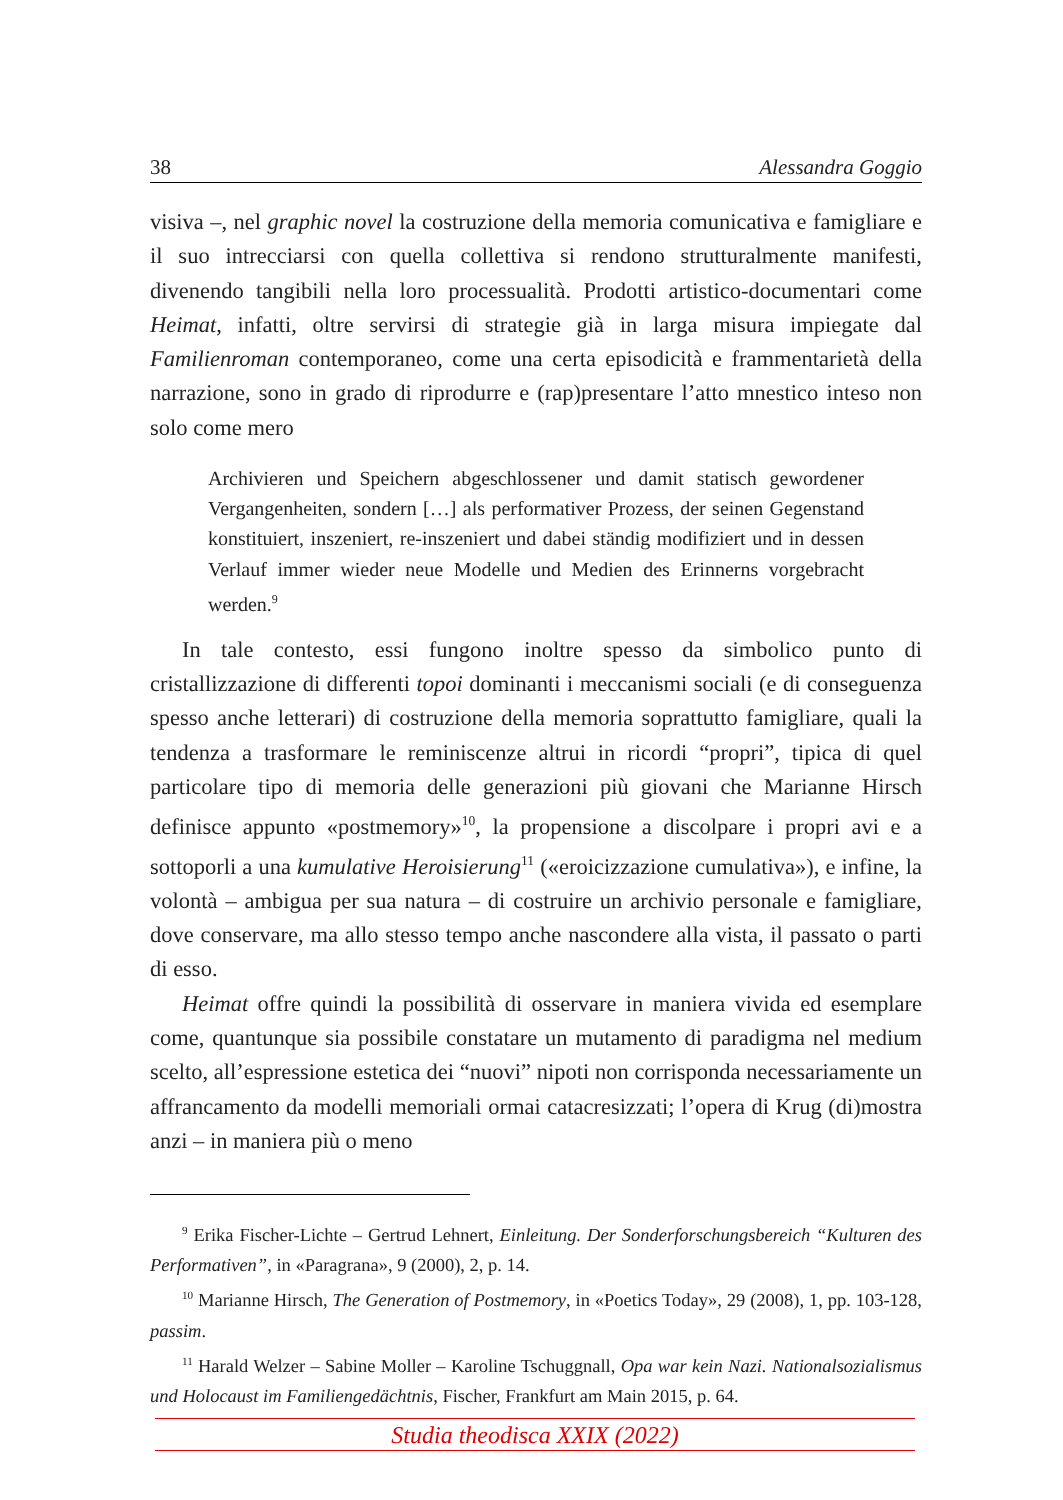38 Alessandra Goggio
visiva –, nel graphic novel la costruzione della memoria comunicativa e famigliare e il suo intrecciarsi con quella collettiva si rendono strutturalmente manifesti, divenendo tangibili nella loro processualità. Prodotti artistico-documentari come Heimat, infatti, oltre servirsi di strategie già in larga misura impiegate dal Familienroman contemporaneo, come una certa episodicità e frammentarietà della narrazione, sono in grado di riprodurre e (rap)presentare l’atto mnestico inteso non solo come mero
Archivieren und Speichern abgeschlossener und damit statisch gewordener Vergangenheiten, sondern […] als performativer Prozess, der seinen Gegenstand konstituiert, inszeniert, re-inszeniert und dabei ständig modifiziert und in dessen Verlauf immer wieder neue Modelle und Medien des Erinnerns vorgebracht werden.<sup>9</sup>
In tale contesto, essi fungono inoltre spesso da simbolico punto di cristallizzazione di differenti topoi dominanti i meccanismi sociali (e di conseguenza spesso anche letterari) di costruzione della memoria soprattutto famigliare, quali la tendenza a trasformare le reminiscenze altrui in ricordi “propri”, tipica di quel particolare tipo di memoria delle generazioni più giovani che Marianne Hirsch definisce appunto «postmemory»<sup>10</sup>, la propensione a discolpare i propri avi e a sottoporli a una kumulative Heroisierung<sup>11</sup> («eroicizzazione cumulativa»), e infine, la volontà – ambigua per sua natura – di costruire un archivio personale e famigliare, dove conservare, ma allo stesso tempo anche nascondere alla vista, il passato o parti di esso.
Heimat offre quindi la possibilità di osservare in maniera vivida ed esemplare come, quantunque sia possibile constatare un mutamento di paradigma nel medium scelto, all’espressione estetica dei “nuovi” nipoti non corrisponda necessariamente un affrancamento da modelli memoriali ormai catacresizzati; l’opera di Krug (di)mostra anzi – in maniera più o meno
<sup>9</sup> Erika Fischer-Lichte – Gertrud Lehnert, Einleitung. Der Sonderforschungsbereich “Kulturen des Performativen”, in «Paragrana», 9 (2000), 2, p. 14.
<sup>10</sup> Marianne Hirsch, The Generation of Postmemory, in «Poetics Today», 29 (2008), 1, pp. 103-128, passim.
<sup>11</sup> Harald Welzer – Sabine Moller – Karoline Tschuggnall, Opa war kein Nazi. Nationalsozialismus und Holocaust im Familiengedächtnis, Fischer, Frankfurt am Main 2015, p. 64.
Studia theodisca XXIX (2022)